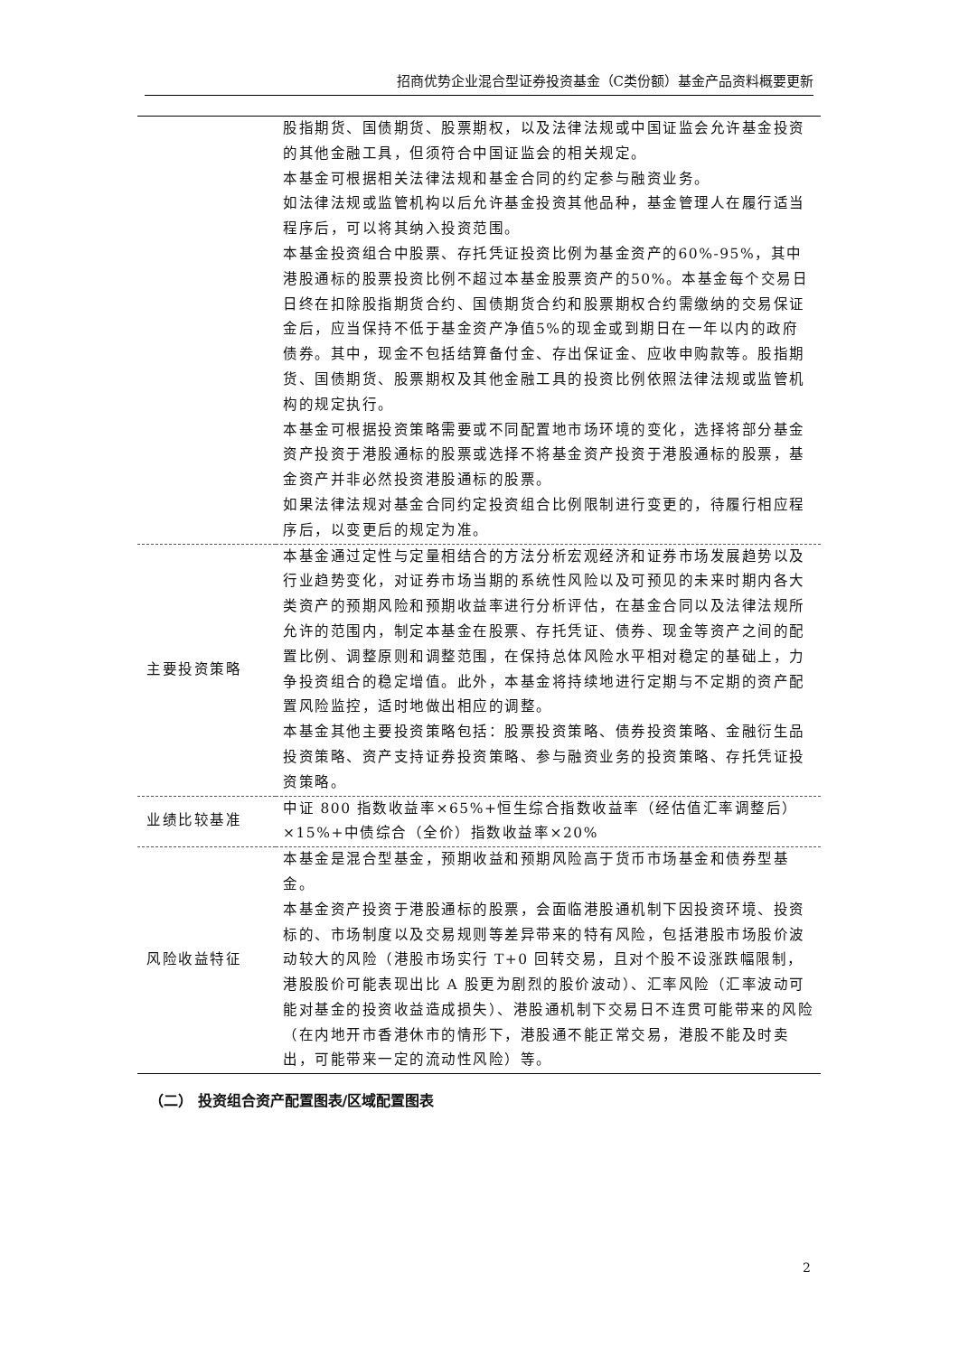招商优势企业混合型证券投资基金（C类份额）基金产品资料概要更新
| | 股指期货、国债期货、股票期权，以及法律法规或中国证监会允许基金投资的其他金融工具，但须符合中国证监会的相关规定。 本基金可根据相关法律法规和基金合同的约定参与融资业务。 如法律法规或监管机构以后允许基金投资其他品种，基金管理人在履行适当程序后，可以将其纳入投资范围。 本基金投资组合中股票、存托凭证投资比例为基金资产的60%-95%，其中港股通标的股票投资比例不超过本基金股票资产的50%。本基金每个交易日日终在扣除股指期货合约、国债期货合约和股票期权合约需缴纳的交易保证金后，应当保持不低于基金资产净值5%的现金或到期日在一年以内的政府债券。其中，现金不包括结算备付金、存出保证金、应收申购款等。股指期货、国债期货、股票期权及其他金融工具的投资比例依照法律法规或监管机构的规定执行。 本基金可根据投资策略需要或不同配置地市场环境的变化，选择将部分基金资产投资于港股通标的股票或选择不将基金资产投资于港股通标的股票，基金资产并非必然投资港股通标的股票。 如果法律法规对基金合同约定投资组合比例限制进行变更的，待履行相应程序后，以变更后的规定为准。 |
| 主要投资策略 | 本基金通过定性与定量相结合的方法分析宏观经济和证券市场发展趋势以及行业趋势变化，对证券市场当期的系统性风险以及可预见的未来时期内各大类资产的预期风险和预期收益率进行分析评估，在基金合同以及法律法规所允许的范围内，制定本基金在股票、存托凭证、债券、现金等资产之间的配置比例、调整原则和调整范围，在保持总体风险水平相对稳定的基础上，力争投资组合的稳定增值。此外，本基金将持续地进行定期与不定期的资产配置风险监控，适时地做出相应的调整。 本基金其他主要投资策略包括：股票投资策略、债券投资策略、金融衍生品投资策略、资产支持证券投资策略、参与融资业务的投资策略、存托凭证投资策略。 |
| 业绩比较基准 | 中证 800 指数收益率×65%+恒生综合指数收益率（经估值汇率调整后）×15%+中债综合（全价）指数收益率×20% |
| 风险收益特征 | 本基金是混合型基金，预期收益和预期风险高于货币市场基金和债券型基金。 本基金资产投资于港股通标的股票，会面临港股通机制下因投资环境、投资标的、市场制度以及交易规则等差异带来的特有风险，包括港股市场股价波动较大的风险（港股市场实行 T+0 回转交易，且对个股不设涨跌幅限制，港股股价可能表现出比 A 股更为剧烈的股价波动）、汇率风险（汇率波动可能对基金的投资收益造成损失）、港股通机制下交易日不连贯可能带来的风险（在内地开市香港休市的情形下，港股通不能正常交易，港股不能及时卖出，可能带来一定的流动性风险）等。 |
（二） 投资组合资产配置图表/区域配置图表
2